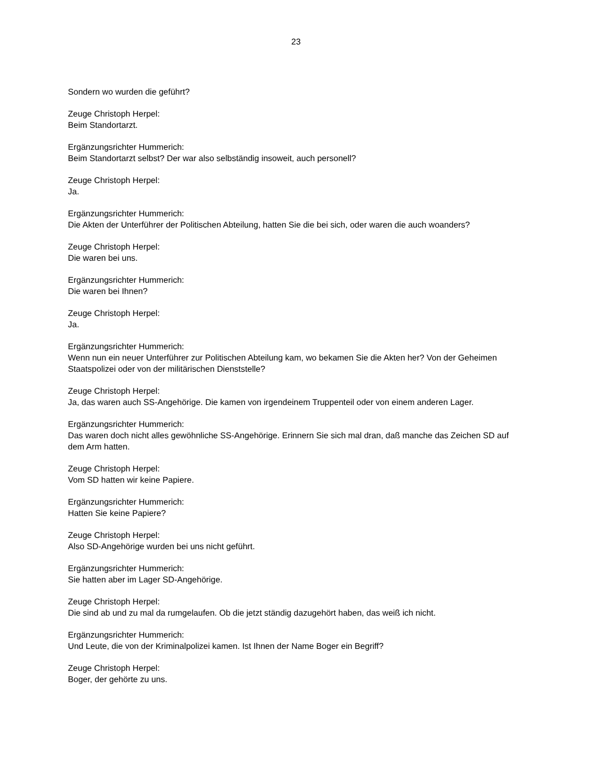23
Sondern wo wurden die geführt?
Zeuge Christoph Herpel:
Beim Standortarzt.
Ergänzungsrichter Hummerich:
Beim Standortarzt selbst? Der war also selbständig insoweit, auch personell?
Zeuge Christoph Herpel:
Ja.
Ergänzungsrichter Hummerich:
Die Akten der Unterführer der Politischen Abteilung, hatten Sie die bei sich, oder waren die auch woanders?
Zeuge Christoph Herpel:
Die waren bei uns.
Ergänzungsrichter Hummerich:
Die waren bei Ihnen?
Zeuge Christoph Herpel:
Ja.
Ergänzungsrichter Hummerich:
Wenn nun ein neuer Unterführer zur Politischen Abteilung kam, wo bekamen Sie die Akten her? Von der Geheimen Staatspolizei oder von der militärischen Dienststelle?
Zeuge Christoph Herpel:
Ja, das waren auch SS-Angehörige. Die kamen von irgendeinem Truppenteil oder von einem anderen Lager.
Ergänzungsrichter Hummerich:
Das waren doch nicht alles gewöhnliche SS-Angehörige. Erinnern Sie sich mal dran, daß manche das Zeichen SD auf dem Arm hatten.
Zeuge Christoph Herpel:
Vom SD hatten wir keine Papiere.
Ergänzungsrichter Hummerich:
Hatten Sie keine Papiere?
Zeuge Christoph Herpel:
Also SD-Angehörige wurden bei uns nicht geführt.
Ergänzungsrichter Hummerich:
Sie hatten aber im Lager SD-Angehörige.
Zeuge Christoph Herpel:
Die sind ab und zu mal da rumgelaufen. Ob die jetzt ständig dazugehört haben, das weiß ich nicht.
Ergänzungsrichter Hummerich:
Und Leute, die von der Kriminalpolizei kamen. Ist Ihnen der Name Boger ein Begriff?
Zeuge Christoph Herpel:
Boger, der gehörte zu uns.